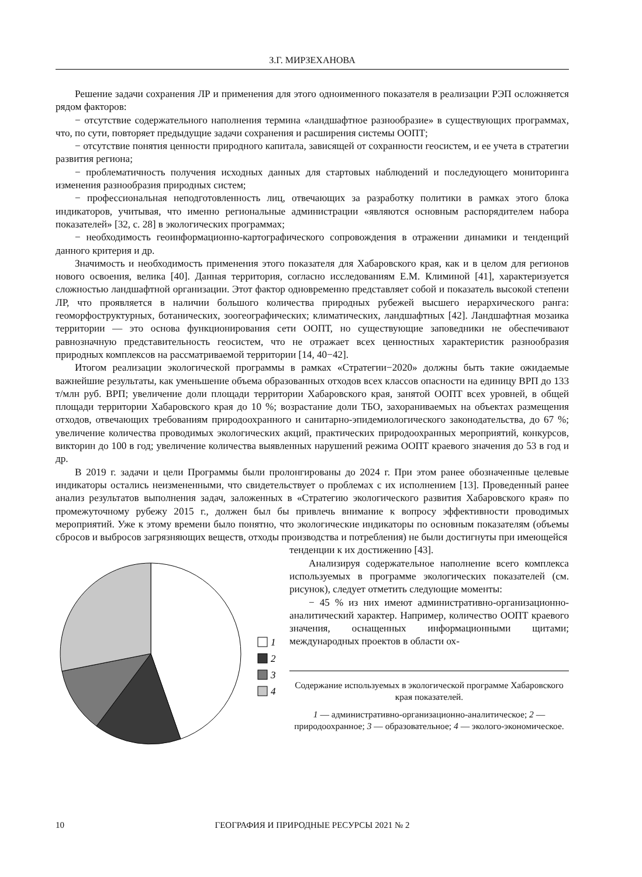З.Г. МИРЗЕХАНОВА
Решение задачи сохранения ЛР и применения для этого одноименного показателя в реализации РЭП осложняется рядом факторов:
− отсутствие содержательного наполнения термина «ландшафтное разнообразие» в существующих программах, что, по сути, повторяет предыдущие задачи сохранения и расширения системы ООПТ;
− отсутствие понятия ценности природного капитала, зависящей от сохранности геосистем, и ее учета в стратегии развития региона;
− проблематичность получения исходных данных для стартовых наблюдений и последующего мониторинга изменения разнообразия природных систем;
− профессиональная неподготовленность лиц, отвечающих за разработку политики в рамках этого блока индикаторов, учитывая, что именно региональные администрации «являются основным распорядителем набора показателей» [32, с. 28] в экологических программах;
− необходимость геоинформационно-картографического сопровождения в отражении динамики и тенденций данного критерия и др.
Значимость и необходимость применения этого показателя для Хабаровского края, как и в целом для регионов нового освоения, велика [40]. Данная территория, согласно исследованиям Е.М. Климиной [41], характеризуется сложностью ландшафтной организации. Этот фактор одновременно представляет собой и показатель высокой степени ЛР, что проявляется в наличии большого количества природных рубежей высшего иерархического ранга: геоморфоструктурных, ботанических, зоогеографических; климатических, ландшафтных [42]. Ландшафтная мозаика территории — это основа функционирования сети ООПТ, но существующие заповедники не обеспечивают равнозначную представительность геосистем, что не отражает всех ценностных характеристик разнообразия природных комплексов на рассматриваемой территории [14, 40−42].
Итогом реализации экологической программы в рамках «Стратегии−2020» должны быть такие ожидаемые важнейшие результаты, как уменьшение объема образованных отходов всех классов опасности на единицу ВРП до 133 т/млн руб. ВРП; увеличение доли площади территории Хабаровского края, занятой ООПТ всех уровней, в общей площади территории Хабаровского края до 10 %; возрастание доли ТБО, захораниваемых на объектах размещения отходов, отвечающих требованиям природоохранного и санитарно-эпидемиологического законодательства, до 67 %; увеличение количества проводимых экологических акций, практических природоохранных мероприятий, конкурсов, викторин до 100 в год; увеличение количества выявленных нарушений режима ООПТ краевого значения до 53 в год и др.
В 2019 г. задачи и цели Программы были пролонгированы до 2024 г. При этом ранее обозначенные целевые индикаторы остались неизмененными, что свидетельствует о проблемах с их исполнением [13]. Проведенный ранее анализ результатов выполнения задач, заложенных в «Стратегию экологического развития Хабаровского края» по промежуточному рубежу 2015 г., должен был бы привлечь внимание к вопросу эффективности проводимых мероприятий. Уже к этому времени было понятно, что экологические индикаторы по основным показателям (объемы сбросов и выбросов загрязняющих веществ, отходы производства и потребления) не были достигнуты при имеющейся
1
2
3
4
тенденции к их достижению [43].
Анализируя содержательное наполнение всего комплекса используемых в программе экологических показателей (см. рисунок), следует отметить следующие моменты:
− 45 % из них имеют административно-организационно-аналитический характер. Например, количество ООПТ краевого значения, оснащенных информационными щитами; международных проектов в области ох-
Содержание используемых в экологической программе Хабаровского края показателей.
1 — административно-организационно-аналитическое; 2 — природоохранное; 3 — образовательное; 4 — эколого-экономическое.
10
ГЕОГРАФИЯ И ПРИРОДНЫЕ РЕСУРСЫ 2021 № 2